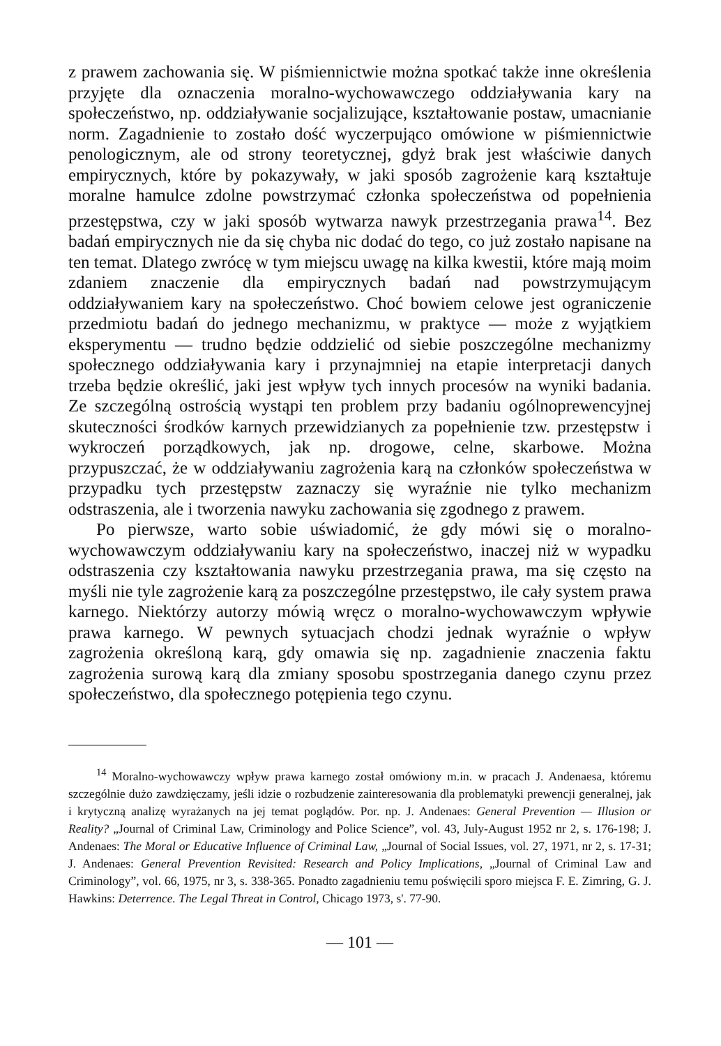z prawem zachowania się. W piśmiennictwie można spotkać także inne określenia przyjęte dla oznaczenia moralno-wychowawczego oddziaływania kary na społeczeństwo, np. oddziaływanie socjalizujące, kształtowanie postaw, umacnianie norm. Zagadnienie to zostało dość wyczerpująco omówione w piśmiennictwie penologicznym, ale od strony teoretycznej, gdyż brak jest właściwie danych empirycznych, które by pokazywały, w jaki sposób zagrożenie karą kształtuje moralne hamulce zdolne powstrzymać członka społeczeństwa od popełnienia przestępstwa, czy w jaki sposób wytwarza nawyk przestrzegania prawa<sup>14</sup>. Bez badań empirycznych nie da się chyba nic dodać do tego, co już zostało napisane na ten temat. Dlatego zwrócę w tym miejscu uwagę na kilka kwestii, które mają moim zdaniem znaczenie dla empirycznych badań nad powstrzymującym oddziaływaniem kary na społeczeństwo. Choć bowiem celowe jest ograniczenie przedmiotu badań do jednego mechanizmu, w praktyce — może z wyjątkiem eksperymentu — trudno będzie oddzielić od siebie poszczególne mechanizmy społecznego oddziaływania kary i przynajmniej na etapie interpretacji danych trzeba będzie określić, jaki jest wpływ tych innych procesów na wyniki badania. Ze szczególną ostrością wystąpi ten problem przy badaniu ogólnoprewencyjnej skuteczności środków karnych przewidzianych za popełnienie tzw. przestępstw i wykroczeń porządkowych, jak np. drogowe, celne, skarbowe. Można przypuszczać, że w oddziaływaniu zagrożenia karą na członków społeczeństwa w przypadku tych przestępstw zaznaczy się wyraźnie nie tylko mechanizm odstraszenia, ale i tworzenia nawyku zachowania się zgodnego z prawem.
Po pierwsze, warto sobie uświadomić, że gdy mówi się o moralno-wychowawczym oddziaływaniu kary na społeczeństwo, inaczej niż w wypadku odstraszenia czy kształtowania nawyku przestrzegania prawa, ma się często na myśli nie tyle zagrożenie karą za poszczególne przestępstwo, ile cały system prawa karnego. Niektórzy autorzy mówią wręcz o moralno-wychowawczym wpływie prawa karnego. W pewnych sytuacjach chodzi jednak wyraźnie o wpływ zagrożenia określoną karą, gdy omawia się np. zagadnienie znaczenia faktu zagrożenia surową karą dla zmiany sposobu spostrzegania danego czynu przez społeczeństwo, dla społecznego potępienia tego czynu.
<sup>14</sup> Moralno-wychowawczy wpływ prawa karnego został omówiony m.in. w pracach J. Andenaesa, któremu szczególnie dużo zawdzięczamy, jeśli idzie o rozbudzenie zainteresowania dla problematyki prewencji generalnej, jak i krytyczną analizę wyrażanych na jej temat poglądów. Por. np. J. Andenaes: General Prevention — Illusion or Reality? „Journal of Criminal Law, Criminology and Police Science”, vol. 43, July-August 1952 nr 2, s. 176-198; J. Andenaes: The Moral or Educative Influence of Criminal Law, „Journal of Social Issues, vol. 27, 1971, nr 2, s. 17-31; J. Andenaes: General Prevention Revisited: Research and Policy Implications, „Journal of Criminal Law and Criminology”, vol. 66, 1975, nr 3, s. 338-365. Ponadto zagadnieniu temu poświęcili sporo miejsca F. E. Zimring, G. J. Hawkins: Deterrence. The Legal Threat in Control, Chicago 1973, s'. 77-90.
— 101 —